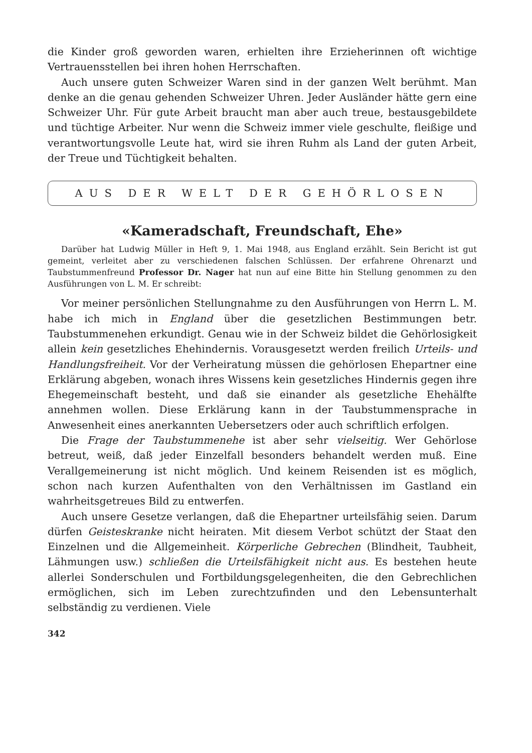die Kinder groß geworden waren, erhielten ihre Erzieherinnen oft wichtige Vertrauensstellen bei ihren hohen Herrschaften.
Auch unsere guten Schweizer Waren sind in der ganzen Welt berühmt. Man denke an die genau gehenden Schweizer Uhren. Jeder Ausländer hätte gern eine Schweizer Uhr. Für gute Arbeit braucht man aber auch treue, bestausgebildete und tüchtige Arbeiter. Nur wenn die Schweiz immer viele geschulte, fleißige und verantwortungsvolle Leute hat, wird sie ihren Ruhm als Land der guten Arbeit, der Treue und Tüchtigkeit behalten.
AUS DER WELT DER GEHÖRLOSEN
«Kameradschaft, Freundschaft, Ehe»
Darüber hat Ludwig Müller in Heft 9, 1. Mai 1948, aus England erzählt. Sein Bericht ist gut gemeint, verleitet aber zu verschiedenen falschen Schlüssen. Der erfahrene Ohrenarzt und Taubstummenfreund Professor Dr. Nager hat nun auf eine Bitte hin Stellung genommen zu den Ausführungen von L. M. Er schreibt:
Vor meiner persönlichen Stellungnahme zu den Ausführungen von Herrn L. M. habe ich mich in England über die gesetzlichen Bestimmungen betr. Taubstummenehen erkundigt. Genau wie in der Schweiz bildet die Gehörlosigkeit allein kein gesetzliches Ehehindernis. Vorausgesetzt werden freilich Urteils- und Handlungsfreiheit. Vor der Verheiratung müssen die gehörlosen Ehepartner eine Erklärung abgeben, wonach ihres Wissens kein gesetzliches Hindernis gegen ihre Ehegemeinschaft besteht, und daß sie einander als gesetzliche Ehehälfte annehmen wollen. Diese Erklärung kann in der Taubstummensprache in Anwesenheit eines anerkannten Uebersetzers oder auch schriftlich erfolgen.
Die Frage der Taubstummenehe ist aber sehr vielseitig. Wer Gehörlose betreut, weiß, daß jeder Einzelfall besonders behandelt werden muß. Eine Verallgemeinerung ist nicht möglich. Und keinem Reisenden ist es möglich, schon nach kurzen Aufenthalten von den Verhältnissen im Gastland ein wahrheitsgetreues Bild zu entwerfen.
Auch unsere Gesetze verlangen, daß die Ehepartner urteilsfähig seien. Darum dürfen Geisteskranke nicht heiraten. Mit diesem Verbot schützt der Staat den Einzelnen und die Allgemeinheit. Körperliche Gebrechen (Blindheit, Taubheit, Lähmungen usw.) schließen die Urteilsfähigkeit nicht aus. Es bestehen heute allerlei Sonderschulen und Fortbildungsgelegenheiten, die den Gebrechlichen ermöglichen, sich im Leben zurechtzufinden und den Lebensunterhalt selbständig zu verdienen. Viele
342